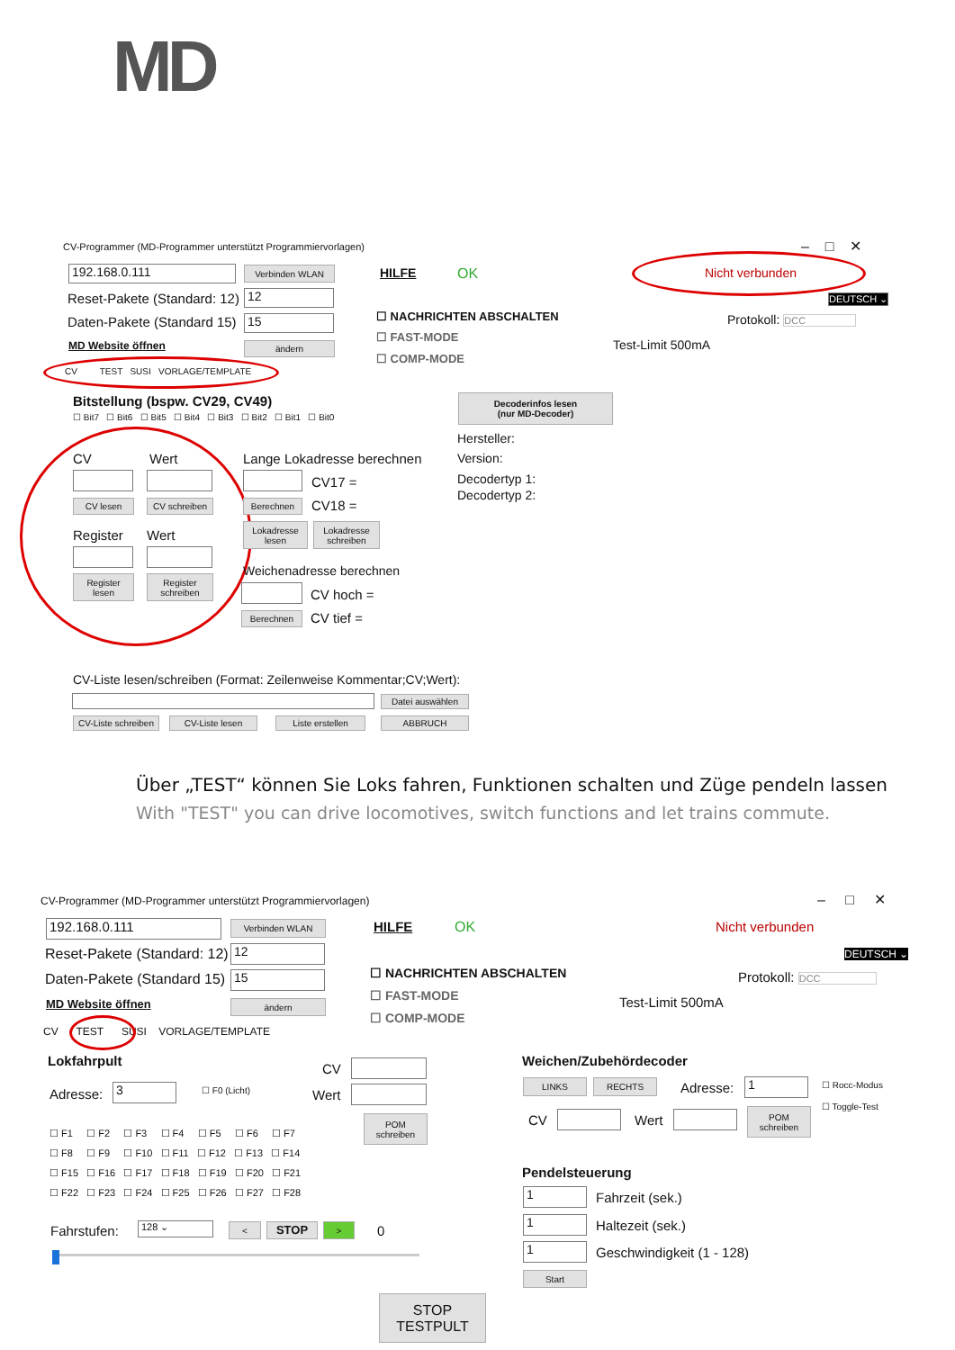MD
CV-Programmer (MD-Programmer unterstützt Programmiervorlagen) – □ ✕
192.168.0.111 Verbinden WLAN HILFE OK Nicht verbunden
Reset-Pakete (Standard: 12) 12
Daten-Pakete (Standard 15) 15
DEUTSCH ⌄
☐ NACHRICHTEN ABSCHALTEN
☐ FAST-MODE
☐ COMP-MODE
Protokoll: DCC
Test-Limit 500mA
MD Website öffnen ändern
CV TEST SUSI VORLAGE/TEMPLATE
Bitstellung (bspw. CV29, CV49)
☐ Bit7 ☐ Bit6 ☐ Bit5 ☐ Bit4 ☐ Bit3 ☐ Bit2 ☐ Bit1 ☐ Bit0
Decoderinfos lesen
(nur MD-Decoder)
Hersteller:
Version:
Decodertyp 1:
Decodertyp 2:
CV Wert
CV lesen CV schreiben
Register Wert
Register
lesen
Register
schreiben
Lange Lokadresse berechnen
CV17 =
Berechnen CV18 =
Lokadresse
lesen
Lokadresse
schreiben
Weichenadresse berechnen
CV hoch =
Berechnen CV tief =
CV-Liste lesen/schreiben (Format: Zeilenweise Kommentar;CV;Wert):
Datei auswählen
CV-Liste schreiben
CV-Liste lesen Liste erstellen ABBRUCH
Über „TEST“ können Sie Loks fahren, Funktionen schalten und Züge pendeln lassen
With "TEST" you can drive locomotives, switch functions and let trains commute.
CV-Programmer (MD-Programmer unterstützt Programmiervorlagen) – □ ✕
192.168.0.111 Verbinden WLAN HILFE OK Nicht verbunden
Reset-Pakete (Standard: 12) 12
Daten-Pakete (Standard 15) 15
DEUTSCH ⌄
☐ NACHRICHTEN ABSCHALTEN
☐ FAST-MODE
☐ COMP-MODE
Protokoll: DCC
Test-Limit 500mA
MD Website öffnen ändern
CV TEST SUSI VORLAGE/TEMPLATE
Lokfahrpult
Adresse: 3 ☐ F0 (Licht)
CV
Wert
POM
schreiben
☐ F1 ☐ F2 ☐ F3 ☐ F4 ☐ F5 ☐ F6 ☐ F7
☐ F8 ☐ F9 ☐ F10 ☐ F11 ☐ F12 ☐ F13 ☐ F14
☐ F15 ☐ F16 ☐ F17 ☐ F18 ☐ F19 ☐ F20 ☐ F21
☐ F22 ☐ F23 ☐ F24 ☐ F25 ☐ F26 ☐ F27 ☐ F28
Fahrstufen: 128 ⌄ < STOP > 0
STOP
TESTPULT
Weichen/Zubehördecoder
LINKS RECHTS Adresse: 1 ☐ Rocc-Modus
☐ Toggle-Test
CV Wert
POM
schreiben
Pendelsteuerung
1 Fahrzeit (sek.)
1 Haltezeit (sek.)
1 Geschwindigkeit (1 - 128)
Start